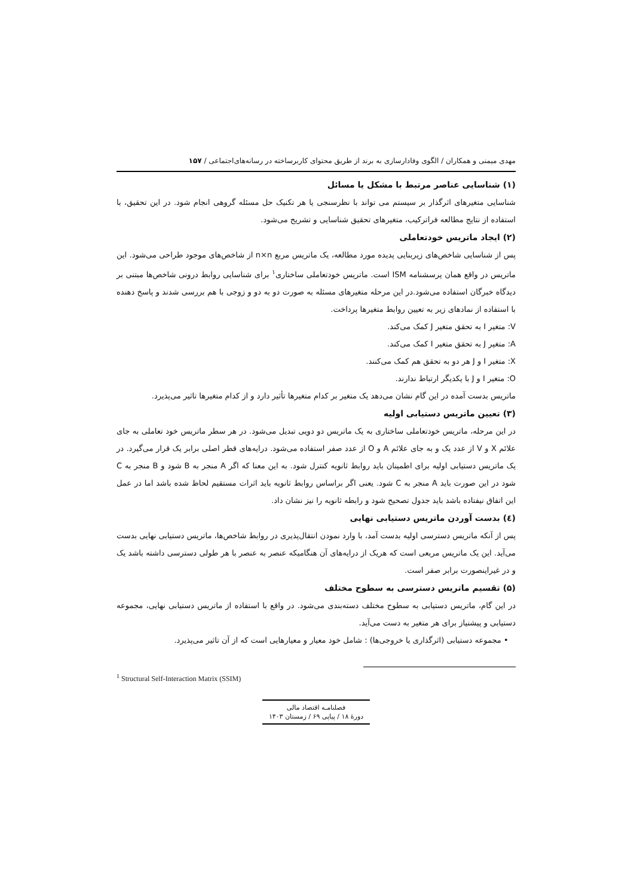مهدی میمنی و همکاران / الگوی وفادارسازی به برند از طریق محتوای کاربرساخته در رسانه‌های‌اجتماعی / ۱۵۷
(۱) شناسایی عناصر مرتبط با مشکل یا مسائل
شناسایی متغیرهای اثرگذار بر سیستم می تواند با نظرسنجی یا هر تکنیک حل مسئله گروهی انجام شود. در این تحقیق، با استفاده از نتایج مطالعه فراترکیب، متغیرهای تحقیق شناسایی و تشریح می‌شود.
(۲) ایجاد ماتریس خودتعاملی
پس از شناسایی شاخص‌های زیربنایی پدیده مورد مطالعه، یک ماتریس مربع n×n از شاخص‌های موجود طراحی می‌شود. این ماتریس در واقع همان پرسشنامه ISM است. ماتریس خودتعاملی ساختاری<sup>۱</sup> برای شناسایی روابط درونی شاخص‌ها مبتنی بر دیدگاه خبرگان استفاده می‌شود.در این مرحله متغیرهای مسئله به صورت دو به دو و زوجی با هم بررسی شدند و پاسخ دهنده با استفاده از نمادهای زیر به تعیین روابط متغیرها پرداخت.
V: متغیر I به تحقق متغیر J کمک می‌کند.
A: متغیر J به تحقق متغیر I کمک می‌کند.
X: متغیر I و J هر دو به تحقق هم کمک می‌کنند.
O: متغیر I و J با یکدیگر ارتباط ندارند.
ماتریس بدست آمده در این گام نشان می‌دهد یک متغیر بر کدام متغیرها تأثیر دارد و از کدام متغیرها تاثیر می‌پذیرد.
(۳) تعیین ماتریس دستیابی اولیه
در این مرحله، ماتریس خودتعاملی ساختاری به یک ماتریس دو دویی تبدیل می‌شود. در هر سطر ماتریس خود تعاملی به جای علائم X و V از عدد یک و به جای علائم A و O از عدد صفر استفاده می‌شود. درایه‌های قطر اصلی برابر یک قرار می‌گیرد. در یک ماتریس دستیابی اولیه برای اطمینان باید روابط ثانویه کنترل شود. به این معنا که اگر A منجر به B شود و B منجر به C شود در این صورت باید A منجر به C شود. یعنی اگر براساس روابط ثانویه باید اثرات مستقیم لحاظ شده باشد اما در عمل این اتفاق نیفتاده باشد باید جدول تصحیح شود و رابطه ثانویه را نیز نشان داد.
(٤) بدست آوردن ماتریس دستیابی نهایی
پس از آنکه ماتریس دسترسی اولیه بدست آمد، با وارد نمودن انتقال‌پذیری در روابط شاخص‌ها، ماتریس دستیابی نهایی بدست می‌آید. این یک ماتریس مربعی است که هریک از درایه‌های آن هنگامیکه عنصر به عنصر با هر طولی دسترسی داشته باشد یک و در غیراینصورت برابر صفر است.
(۵) تقسیم ماتریس دسترسی به سطوح مختلف
در این گام، ماتریس دستیابی به سطوح مختلف دسته‌بندی می‌شود. در واقع با استفاده از ماتریس دستیابی نهایی، مجموعه دستیابی و پیشنیاز برای هر متغیر به دست می‌آید.
• مجموعه دستیابی (اثرگذاری یا خروجی‌ها) : شامل خود معیار و معیارهایی است که از آن تاثیر می‌پذیرد.
<sup>1</sup> Structural Self-Interaction Matrix (SSIM)
فصلنامـه اقتصاد مالی
دورهٔ ۱۸ / پیاپی ۶۹ / زمستان ۱۴۰۳